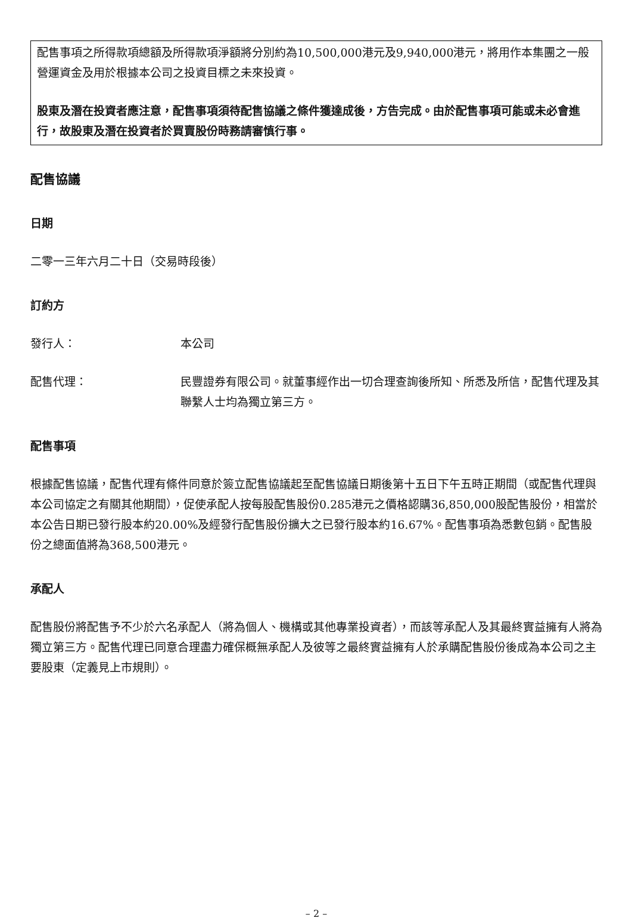配售事項之所得款項總額及所得款項淨額將分別約為10,500,000港元及9,940,000港元，將用作本集團之一般營運資金及用於根據本公司之投資目標之未來投資。
股東及潛在投資者應注意，配售事項須待配售協議之條件獲達成後，方告完成。由於配售事項可能或未必會進行，故股東及潛在投資者於買賣股份時務請審慎行事。
配售協議
日期
二零一三年六月二十日（交易時段後）
訂約方
發行人： 本公司
配售代理： 民豐證券有限公司。就董事經作出一切合理查詢後所知、所悉及所信，配售代理及其聯繫人士均為獨立第三方。
配售事項
根據配售協議，配售代理有條件同意於簽立配售協議起至配售協議日期後第十五日下午五時正期間（或配售代理與本公司協定之有關其他期間），促使承配人按每股配售股份0.285港元之價格認購36,850,000股配售股份，相當於本公告日期已發行股本約20.00%及經發行配售股份擴大之已發行股本約16.67%。配售事項為悉數包銷。配售股份之總面值將為368,500港元。
承配人
配售股份將配售予不少於六名承配人（將為個人、機構或其他專業投資者），而該等承配人及其最終實益擁有人將為獨立第三方。配售代理已同意合理盡力確保概無承配人及彼等之最終實益擁有人於承購配售股份後成為本公司之主要股東（定義見上市規則）。
– 2 –